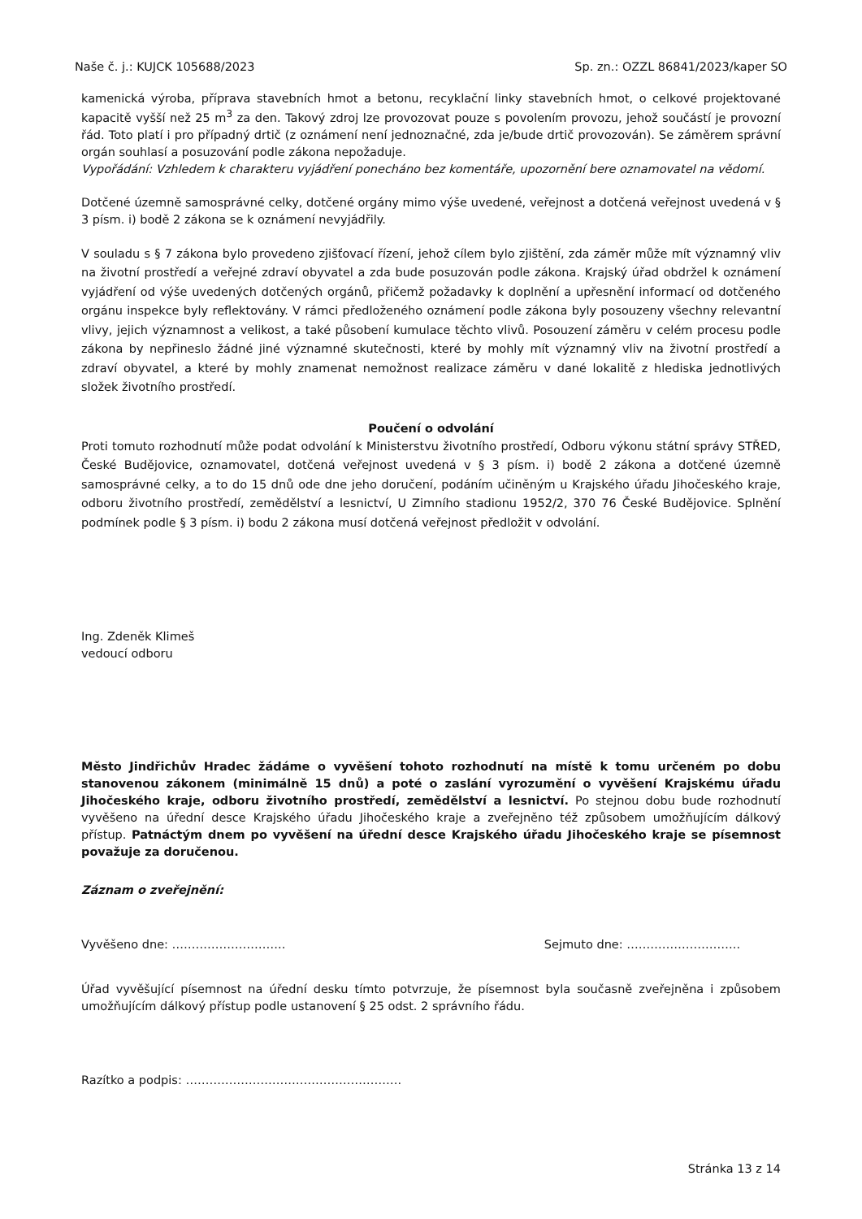Naše č. j.: KUJCK 105688/2023 Sp. zn.: OZZL 86841/2023/kaper SO
kamenická výroba, příprava stavebních hmot a betonu, recyklační linky stavebních hmot, o celkové projektované kapacitě vyšší než 25 m<sup>3</sup> za den. Takový zdroj lze provozovat pouze s povolením provozu, jehož součástí je provozní řád. Toto platí i pro případný drtič (z oznámení není jednoznačné, zda je/bude drtič provozován). Se záměrem správní orgán souhlasí a posuzování podle zákona nepožaduje.
Vypořádání: Vzhledem k charakteru vyjádření ponecháno bez komentáře, upozornění bere oznamovatel na vědomí.
Dotčené územně samosprávné celky, dotčené orgány mimo výše uvedené, veřejnost a dotčená veřejnost uvedená v § 3 písm. i) bodě 2 zákona se k oznámení nevyjádřily.
V souladu s § 7 zákona bylo provedeno zjišťovací řízení, jehož cílem bylo zjištění, zda záměr může mít významný vliv na životní prostředí a veřejné zdraví obyvatel a zda bude posuzován podle zákona. Krajský úřad obdržel k oznámení vyjádření od výše uvedených dotčených orgánů, přičemž požadavky k doplnění a upřesnění informací od dotčeného orgánu inspekce byly reflektovány. V rámci předloženého oznámení podle zákona byly posouzeny všechny relevantní vlivy, jejich významnost a velikost, a také působení kumulace těchto vlivů. Posouzení záměru v celém procesu podle zákona by nepřineslo žádné jiné významné skutečnosti, které by mohly mít významný vliv na životní prostředí a zdraví obyvatel, a které by mohly znamenat nemožnost realizace záměru v dané lokalitě z hlediska jednotlivých složek životního prostředí.
Poučení o odvolání
Proti tomuto rozhodnutí může podat odvolání k Ministerstvu životního prostředí, Odboru výkonu státní správy STŘED, České Budějovice, oznamovatel, dotčená veřejnost uvedená v § 3 písm. i) bodě 2 zákona a dotčené územně samosprávné celky, a to do 15 dnů ode dne jeho doručení, podáním učiněným u Krajského úřadu Jihočeského kraje, odboru životního prostředí, zemědělství a lesnictví, U Zimního stadionu 1952/2, 370 76 České Budějovice. Splnění podmínek podle § 3 písm. i) bodu 2 zákona musí dotčená veřejnost předložit v odvolání.
Ing. Zdeněk Klimeš
vedoucí odboru
Město Jindřichův Hradec žádáme o vyvěšení tohoto rozhodnutí na místě k tomu určeném po dobu stanovenou zákonem (minimálně 15 dnů) a poté o zaslání vyrozumění o vyvěšení Krajskému úřadu Jihočeského kraje, odboru životního prostředí, zemědělství a lesnictví. Po stejnou dobu bude rozhodnutí vyvěšeno na úřední desce Krajského úřadu Jihočeského kraje a zveřejněno též způsobem umožňujícím dálkový přístup. Patnáctým dnem po vyvěšení na úřední desce Krajského úřadu Jihočeského kraje se písemnost považuje za doručenou.
Záznam o zveřejnění:
Vyvěšeno dne: ……………………….. Sejmuto dne: ………………………..
Úřad vyvěšující písemnost na úřední desku tímto potvrzuje, že písemnost byla současně zveřejněna i způsobem umožňujícím dálkový přístup podle ustanovení § 25 odst. 2 správního řádu.
Razítko a podpis: ……………………………………………….
Stránka 13 z 14